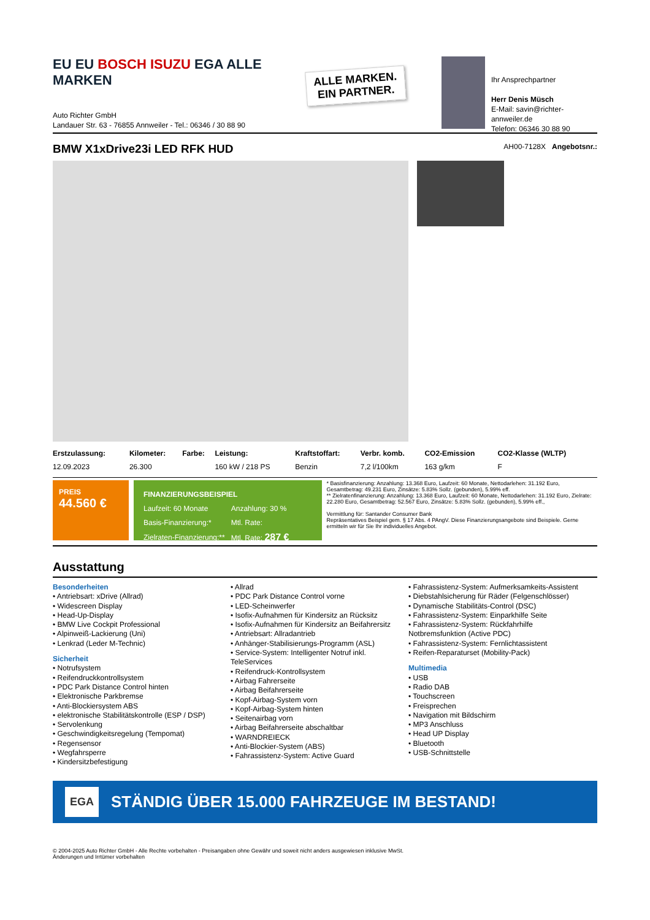EU EU BOSCH ISUZU EGA ALLE MARKEN
Auto Richter GmbH
Landauer Str. 63 - 76855 Annweiler - Tel.: 06346 / 30 88 90
ALLE MARKEN.
EIN PARTNER.
Ihr Ansprechpartner
Herr Denis Müsch
E-Mail: savin@richter-annweiler.de
Telefon: 06346 30 88 90
BMW X1xDrive23i LED RFK HUD AH00-7128X Angebotsnr.:
| Erstzulassung: | Kilometer: | Farbe: | Leistung: | Kraftstoffart: | Verbr. komb. | CO2-Emission | CO2-Klasse (WLTP) |
| --- | --- | --- | --- | --- | --- | --- | --- |
| 12.09.2023 | 26.300 | | 160 kW / 218 PS | Benzin | 7,2 l/100km | 163 g/km | F |
PREIS
44.560 €
FINANZIERUNGSBEISPIEL
| Laufzeit: 60 Monate | Anzahlung: 30 % |
| Basis-Finanzierung:* | Mtl. Rate: |
| Zielraten-Finanzierung:** | Mtl. Rate: 287 € |
* Basisfinanzierung: Anzahlung: 13.368 Euro, Laufzeit: 60 Monate, Nettodarlehen: 31.192 Euro, Gesamtbetrag: 49.231 Euro, Zinsätze: 5.83% Sollz. (gebunden), 5.99% eff.
** Zielratenfinanzierung: Anzahlung: 13.368 Euro, Laufzeit: 60 Monate, Nettodarlehen: 31.192 Euro, Zielrate: 22.280 Euro, Gesamtbetrag: 52.567 Euro, Zinsätze: 5.83% Sollz. (gebunden), 5.99% eff.,
Vermittlung für: Santander Consumer Bank
Repräsentatives Beispiel gem. § 17 Abs. 4 PAngV. Diese Finanzierungsangebote sind Beispiele. Gerne ermitteln wir für Sie Ihr individuelles Angebot.
Ausstattung
Besonderheiten
• Antriebsart: xDrive (Allrad)
• Widescreen Display
• Head-Up-Display
• BMW Live Cockpit Professional
• Alpinweiß-Lackierung (Uni)
• Lenkrad (Leder M-Technic)
Sicherheit
• Notrufsystem
• Reifendruckkontrollsystem
• PDC Park Distance Control hinten
• Elektronische Parkbremse
• Anti-Blockiersystem ABS
• elektronische Stabilitätskontrolle (ESP / DSP)
• Servolenkung
• Geschwindigkeitsregelung (Tempomat)
• Regensensor
• Wegfahrsperre
• Kindersitzbefestigung
• Allrad
• PDC Park Distance Control vorne
• LED-Scheinwerfer
• Isofix-Aufnahmen für Kindersitz an Rücksitz
• Isofix-Aufnahmen für Kindersitz an Beifahrersitz
• Antriebsart: Allradantrieb
• Anhänger-Stabilisierungs-Programm (ASL)
• Service-System: Intelligenter Notruf inkl. TeleServices
• Reifendruck-Kontrollsystem
• Airbag Fahrerseite
• Airbag Beifahrerseite
• Kopf-Airbag-System vorn
• Kopf-Airbag-System hinten
• Seitenairbag vorn
• Airbag Beifahrerseite abschaltbar
• WARNDREIECK
• Anti-Blockier-System (ABS)
• Fahrassistenz-System: Active Guard
• Fahrassistenz-System: Aufmerksamkeits-Assistent
• Diebstahlsicherung für Räder (Felgenschlösser)
• Dynamische Stabilitäts-Control (DSC)
• Fahrassistenz-System: Einparkhilfe Seite
• Fahrassistenz-System: Rückfahrhilfe Notbremsfunktion (Active PDC)
• Fahrassistenz-System: Fernlichtassistent
• Reifen-Reparaturset (Mobility-Pack)
Multimedia
• USB
• Radio DAB
• Touchscreen
• Freisprechen
• Navigation mit Bildschirm
• MP3 Anschluss
• Head UP Display
• Bluetooth
• USB-Schnittstelle
EGA STÄNDIG ÜBER 15.000 FAHRZEUGE IM BESTAND!
© 2004-2025 Auto Richter GmbH - Alle Rechte vorbehalten - Preisangaben ohne Gewähr und soweit nicht anders ausgewiesen inklusive MwSt.
Änderungen und Irrtümer vorbehalten